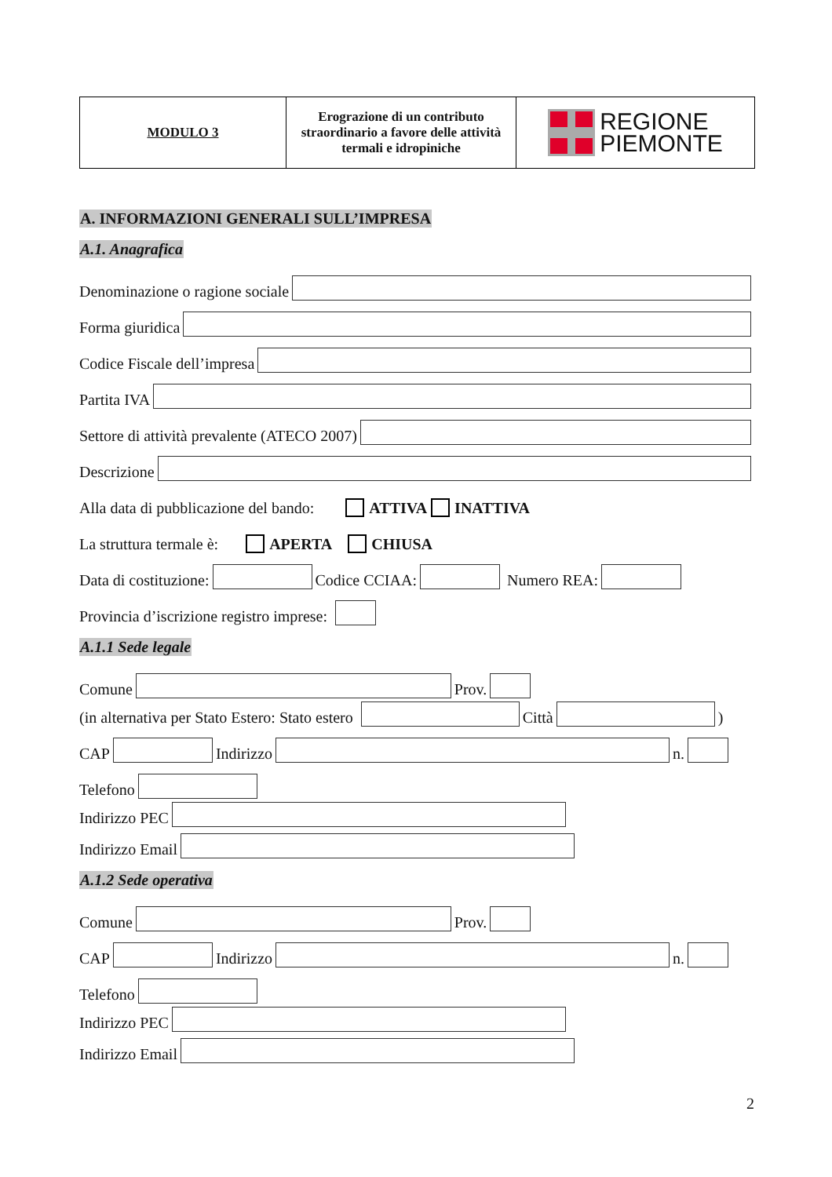| MODULO 3 | Erograzione di un contributo straordinario a favore delle attività termali e idropiniche | REGIONE PIEMONTE |
A. INFORMAZIONI GENERALI SULL’IMPRESA
A.1. Anagrafica
Denominazione o ragione sociale
Forma giuridica
Codice Fiscale dell’impresa
Partita IVA
Settore di attività prevalente (ATECO 2007)
Descrizione
Alla data di pubblicazione del bando: ATTIVA INATTIVA
La struttura termale è: APERTA CHIUSA
Data di costituzione: Codice CCIAA: Numero REA:
Provincia d’iscrizione registro imprese:
A.1.1 Sede legale
Comune Prov.
(in alternativa per Stato Estero: Stato estero Città )
CAP Indirizzo n.
Telefono
Indirizzo PEC
Indirizzo Email
A.1.2 Sede operativa
Comune Prov.
CAP Indirizzo n.
Telefono
Indirizzo PEC
Indirizzo Email
2